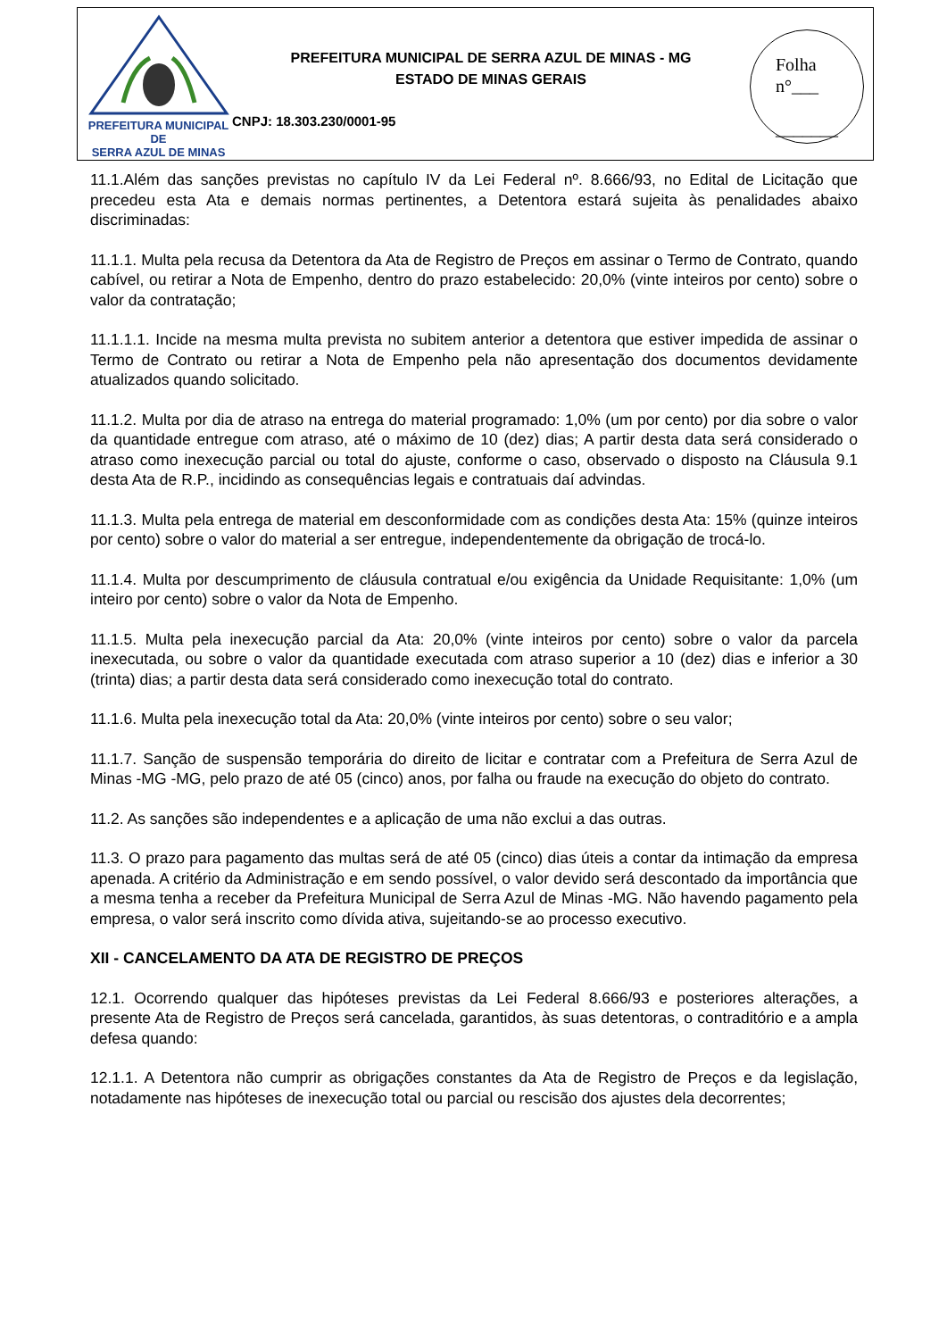PREFEITURA MUNICIPAL DE
SERRA AZUL DE MINAS
PREFEITURA MUNICIPAL DE SERRA AZUL DE MINAS - MG
ESTADO DE MINAS GERAIS
CNPJ: 18.303.230/0001-95
Folha
n°___
_______
11.1.Além das sanções previstas no capítulo IV da Lei Federal nº. 8.666/93, no Edital de Licitação que precedeu esta Ata e demais normas pertinentes, a Detentora estará sujeita às penalidades abaixo discriminadas:
11.1.1. Multa pela recusa da Detentora da Ata de Registro de Preços em assinar o Termo de Contrato, quando cabível, ou retirar a Nota de Empenho, dentro do prazo estabelecido: 20,0% (vinte inteiros por cento) sobre o valor da contratação;
11.1.1.1. Incide na mesma multa prevista no subitem anterior a detentora que estiver impedida de assinar o Termo de Contrato ou retirar a Nota de Empenho pela não apresentação dos documentos devidamente atualizados quando solicitado.
11.1.2. Multa por dia de atraso na entrega do material programado: 1,0% (um por cento) por dia sobre o valor da quantidade entregue com atraso, até o máximo de 10 (dez) dias; A partir desta data será considerado o atraso como inexecução parcial ou total do ajuste, conforme o caso, observado o disposto na Cláusula 9.1 desta Ata de R.P., incidindo as consequências legais e contratuais daí advindas.
11.1.3. Multa pela entrega de material em desconformidade com as condições desta Ata: 15% (quinze inteiros por cento) sobre o valor do material a ser entregue, independentemente da obrigação de trocá-lo.
11.1.4. Multa por descumprimento de cláusula contratual e/ou exigência da Unidade Requisitante: 1,0% (um inteiro por cento) sobre o valor da Nota de Empenho.
11.1.5. Multa pela inexecução parcial da Ata: 20,0% (vinte inteiros por cento) sobre o valor da parcela inexecutada, ou sobre o valor da quantidade executada com atraso superior a 10 (dez) dias e inferior a 30 (trinta) dias; a partir desta data será considerado como inexecução total do contrato.
11.1.6. Multa pela inexecução total da Ata: 20,0% (vinte inteiros por cento) sobre o seu valor;
11.1.7. Sanção de suspensão temporária do direito de licitar e contratar com a Prefeitura de Serra Azul de Minas -MG -MG, pelo prazo de até 05 (cinco) anos, por falha ou fraude na execução do objeto do contrato.
11.2. As sanções são independentes e a aplicação de uma não exclui a das outras.
11.3. O prazo para pagamento das multas será de até 05 (cinco) dias úteis a contar da intimação da empresa apenada. A critério da Administração e em sendo possível, o valor devido será descontado da importância que a mesma tenha a receber da Prefeitura Municipal de Serra Azul de Minas -MG. Não havendo pagamento pela empresa, o valor será inscrito como dívida ativa, sujeitando-se ao processo executivo.
XII - CANCELAMENTO DA ATA DE REGISTRO DE PREÇOS
12.1. Ocorrendo qualquer das hipóteses previstas da Lei Federal 8.666/93 e posteriores alterações, a presente Ata de Registro de Preços será cancelada, garantidos, às suas detentoras, o contraditório e a ampla defesa quando:
12.1.1. A Detentora não cumprir as obrigações constantes da Ata de Registro de Preços e da legislação, notadamente nas hipóteses de inexecução total ou parcial ou rescisão dos ajustes dela decorrentes;